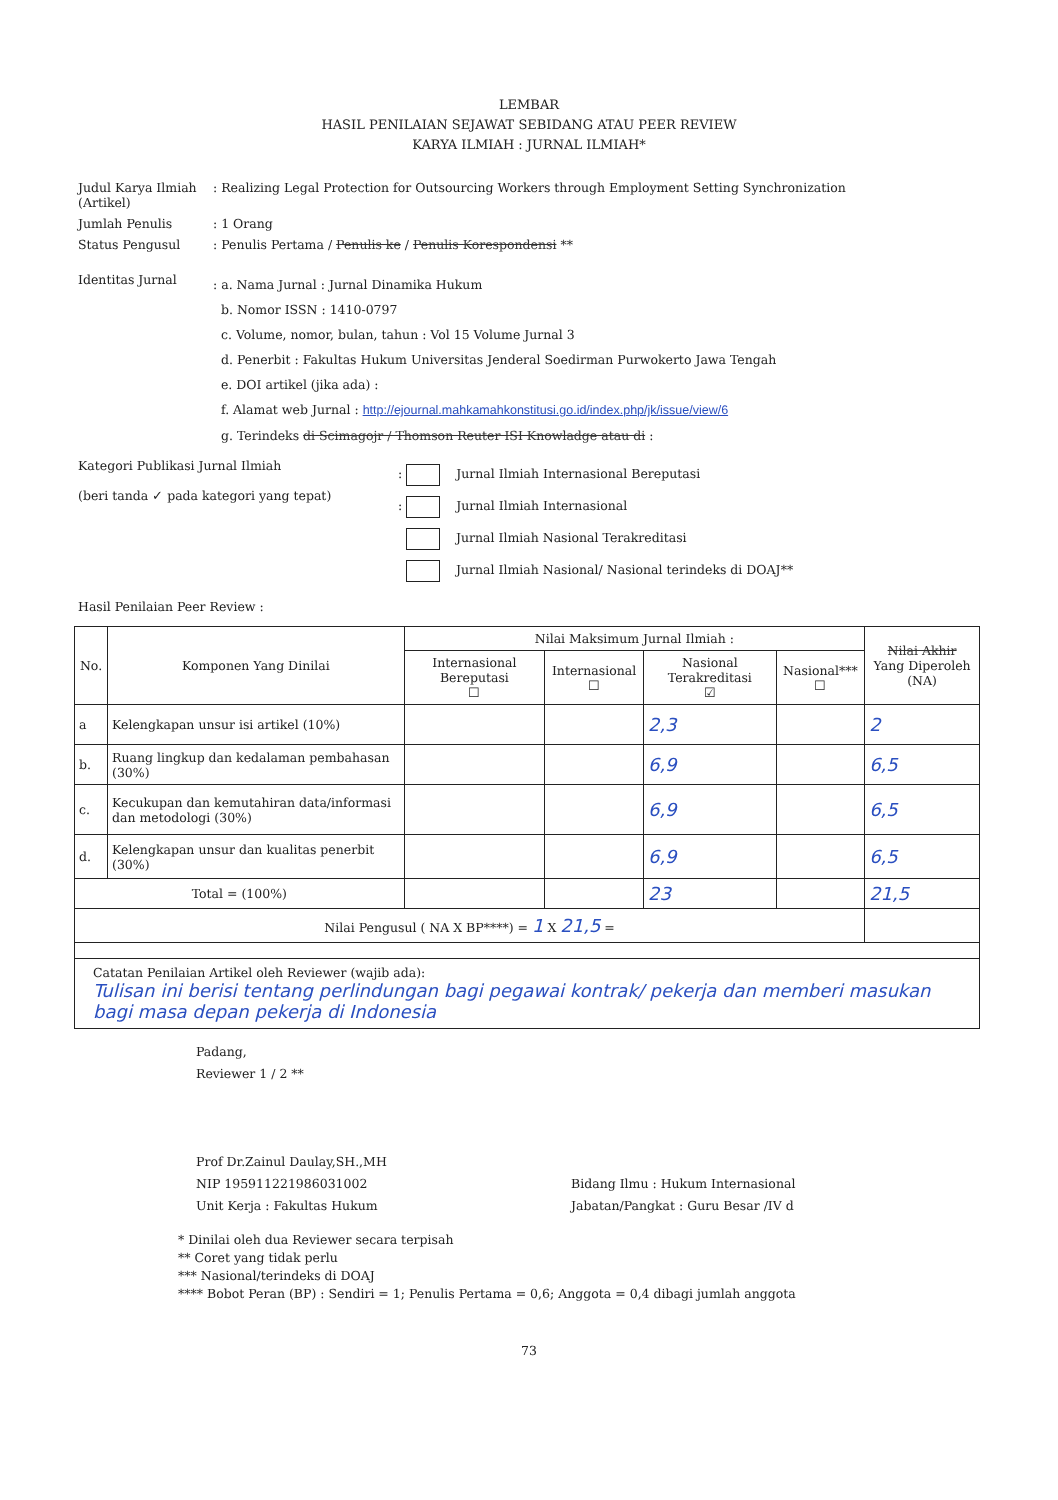LEMBAR
HASIL PENILAIAN SEJAWAT SEBIDANG ATAU PEER REVIEW
KARYA ILMIAH : JURNAL ILMIAH*
Judul Karya Ilmiah (Artikel)
: Realizing Legal Protection for Outsourcing Workers through Employment Setting Synchronization
Jumlah Penulis : 1 Orang
Status Pengusul : Penulis Pertama / Penulis ke / Penulis Korespondensi **
Identitas Jurnal
: a. Nama Jurnal : Jurnal Dinamika Hukum
b. Nomor ISSN : 1410-0797
c. Volume, nomor, bulan, tahun : Vol 15 Volume Jurnal 3
d. Penerbit : Fakultas Hukum Universitas Jenderal Soedirman Purwokerto Jawa Tengah
e. DOI artikel (jika ada) :
f. Alamat web Jurnal : http://ejournal.mahkamahkonstitusi.go.id/index.php/jk/issue/view/6
g. Terindeks di Scimagojr / Thomson Reuter ISI Knowladge atau di :
Kategori Publikasi Jurnal Ilmiah
(beri tanda ✓ pada kategori yang tepat)
: Jurnal Ilmiah Internasional Bereputasi
: Jurnal Ilmiah Internasional
Jurnal Ilmiah Nasional Terakreditasi
Jurnal Ilmiah Nasional/ Nasional terindeks di DOAJ**
Hasil Penilaian Peer Review :
| No. | Komponen Yang Dinilai | Nilai Maksimum Jurnal Ilmiah : | | | | Nilai Akhir Yang Diperoleh (NA) |
| --- | --- | --- | --- | --- | --- | --- |
| | | Internasional Bereputasi ☐ | Internasional ☐ | Nasional Terakreditasi ☑ | Nasional*** ☐ | |
| a | Kelengkapan unsur isi artikel (10%) | | | 2,3 | | 2 |
| b. | Ruang lingkup dan kedalaman pembahasan (30%) | | | 6,9 | | 6,5 |
| c. | Kecukupan dan kemutahiran data/informasi dan metodologi (30%) | | | 6,9 | | 6,5 |
| d. | Kelengkapan unsur dan kualitas penerbit (30%) | | | 6,9 | | 6,5 |
| Total = (100%) | | | | 23 | | 21,5 |
| Nilai Pengusul ( NA X BP****) = 1 X 21,5 = | | | | | | |
| Catatan Penilaian Artikel oleh Reviewer (wajib ada): Tulisan ini berisi tentang perlindungan bagi pegawai kontrak/ pekerja dan memberi masukan bagi masa depan pekerja di Indonesia | | | | | | |
Padang,
Reviewer 1 / 2 **
Prof Dr.Zainul Daulay,SH.,MH
NIP 195911221986031002
Unit Kerja : Fakultas Hukum
Bidang Ilmu : Hukum Internasional
Jabatan/Pangkat : Guru Besar /IV d
* Dinilai oleh dua Reviewer secara terpisah
** Coret yang tidak perlu
*** Nasional/terindeks di DOAJ
**** Bobot Peran (BP) : Sendiri = 1; Penulis Pertama = 0,6; Anggota = 0,4 dibagi jumlah anggota
73